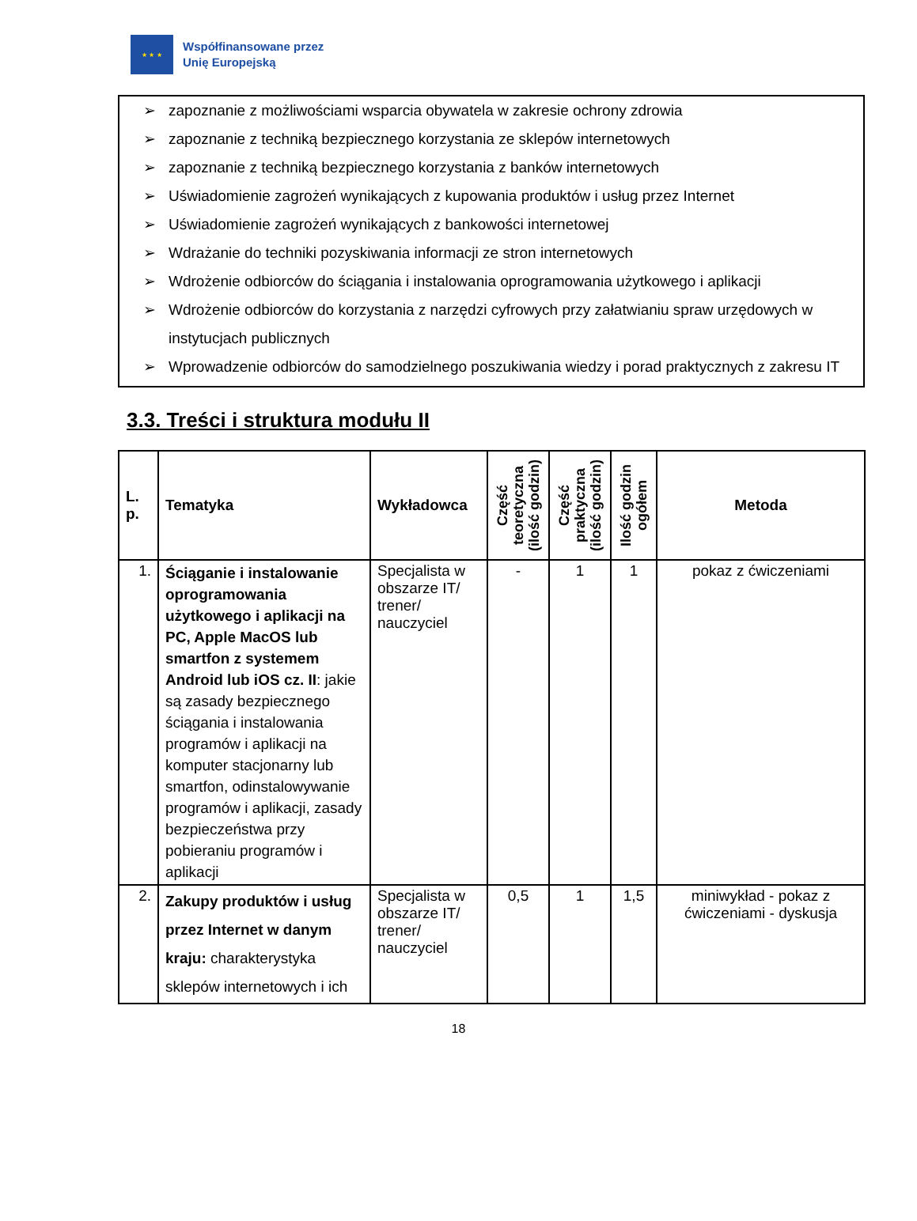★ ★ ★
Współfinansowane przez
Unię Europejską
➢ zapoznanie z możliwościami wsparcia obywatela w zakresie ochrony zdrowia
➢ zapoznanie z techniką bezpiecznego korzystania ze sklepów internetowych
➢ zapoznanie z techniką bezpiecznego korzystania z banków internetowych
➢ Uświadomienie zagrożeń wynikających z kupowania produktów i usług przez Internet
➢ Uświadomienie zagrożeń wynikających z bankowości internetowej
➢ Wdrażanie do techniki pozyskiwania informacji ze stron internetowych
➢ Wdrożenie odbiorców do ściągania i instalowania oprogramowania użytkowego i aplikacji
➢ Wdrożenie odbiorców do korzystania z narzędzi cyfrowych przy załatwianiu spraw urzędowych w instytucjach publicznych
➢ Wprowadzenie odbiorców do samodzielnego poszukiwania wiedzy i porad praktycznych z zakresu IT
3.3. Treści i struktura modułu II
| L. p. | Tematyka | Wykładowca | Część teoretyczna (ilość godzin) | Część praktyczna (ilość godzin) | Ilość godzin ogółem | Metoda |
| --- | --- | --- | --- | --- | --- | --- |
| 1. | Ściąganie i instalowanie oprogramowania użytkowego i aplikacji na PC, Apple MacOS lub smartfon z systemem Android lub iOS cz. II : jakie są zasady bezpiecznego ściągania i instalowania programów i aplikacji na komputer stacjonarny lub smartfon, odinstalowywanie programów i aplikacji, zasady bezpieczeństwa przy pobieraniu programów i aplikacji | Specjalista w obszarze IT/ trener/ nauczyciel | - | 1 | 1 | pokaz z ćwiczeniami |
| 2. | Zakupy produktów i usług przez Internet w danym kraju: charakterystyka sklepów internetowych i ich | Specjalista w obszarze IT/ trener/ nauczyciel | 0,5 | 1 | 1,5 | miniwykład - pokaz z ćwiczeniami - dyskusja |
18